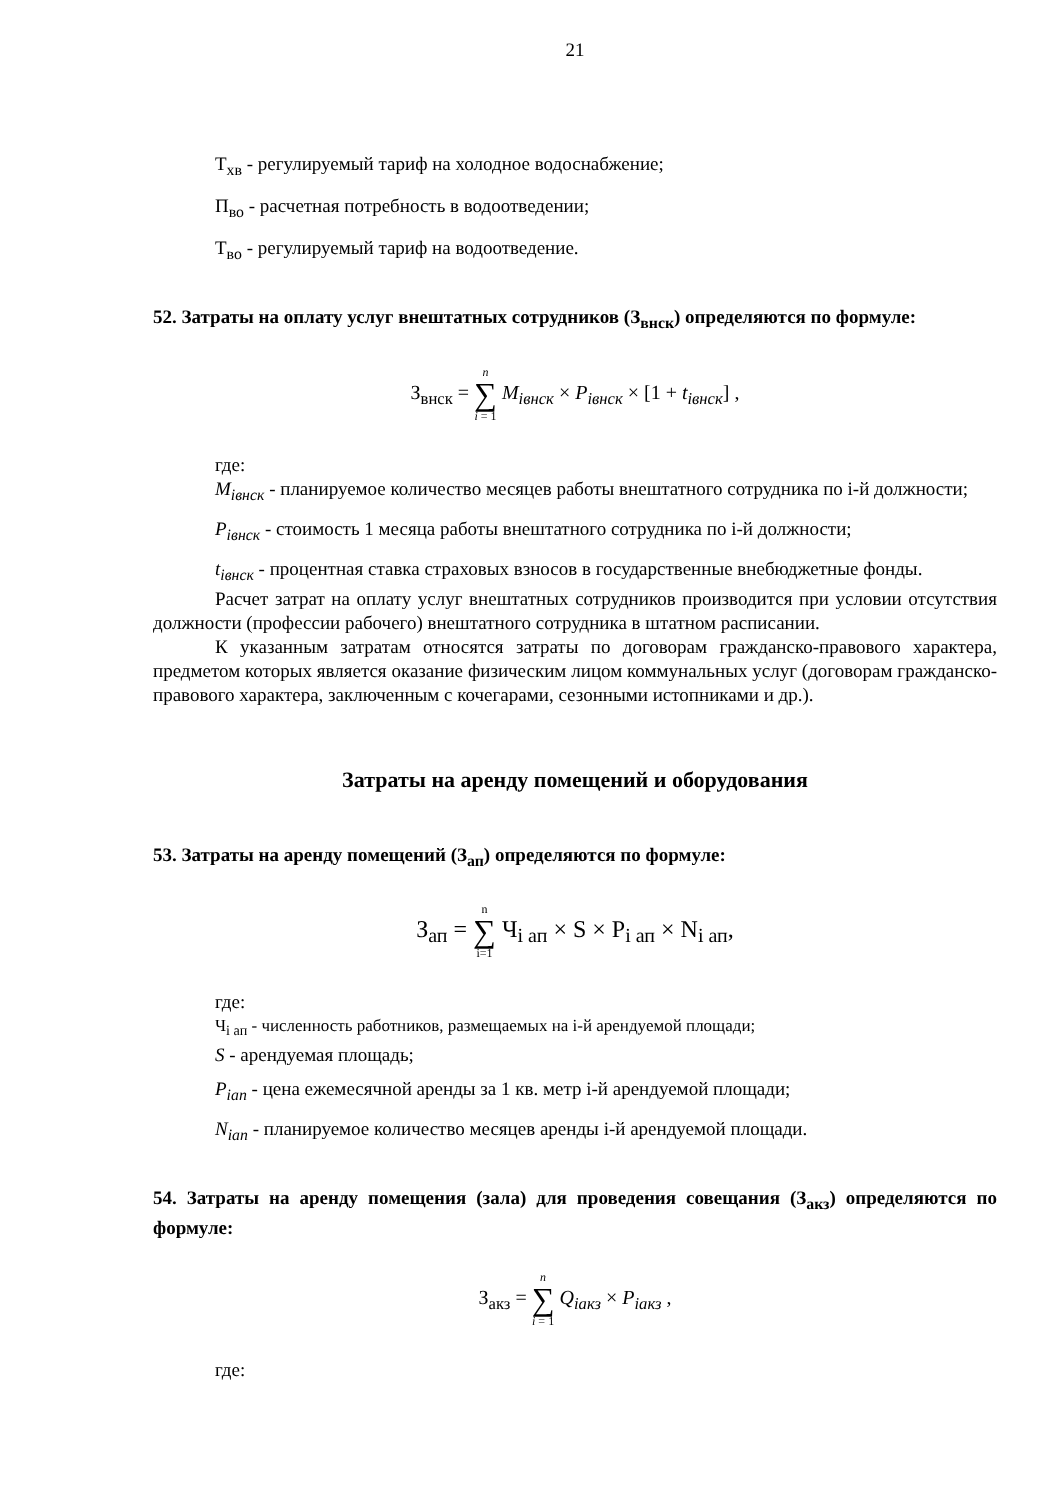21
Т<sub>хв</sub> - регулируемый тариф на холодное водоснабжение;
П<sub>во</sub> - расчетная потребность в водоотведении;
Т<sub>во</sub> - регулируемый тариф на водоотведение.
52. Затраты на оплату услуг внештатных сотрудников (З<sub>внск</sub>) определяются по формуле:
З<sub>внск</sub> = n ∑ i = 1 M<sub>iвнск</sub> × P<sub>iвнск</sub> × [1 + t<sub>iвнск</sub>] ,
где:
M<sub>iвнск</sub> - планируемое количество месяцев работы внештатного сотрудника по i-й должности;
P<sub>iвнск</sub> - стоимость 1 месяца работы внештатного сотрудника по i-й должности;
t<sub>iвнск</sub> - процентная ставка страховых взносов в государственные внебюджетные фонды.
Расчет затрат на оплату услуг внештатных сотрудников производится при условии отсутствия должности (профессии рабочего) внештатного сотрудника в штатном расписании.
К указанным затратам относятся затраты по договорам гражданско-правового характера, предметом которых является оказание физическим лицом коммунальных услуг (договорам гражданско-правового характера, заключенным с кочегарами, сезонными истопниками и др.).
Затраты на аренду помещений и оборудования
53. Затраты на аренду помещений (З<sub>ап</sub>) определяются по формуле:
З<sub>ап</sub> = n ∑ i=1 Ч<sub>i ап</sub> × S × P<sub>i ап</sub> × N<sub>i ап</sub>,
где:
Ч<sub>i ап</sub> - численность работников, размещаемых на i-й арендуемой площади;
S - арендуемая площадь;
P<sub>iап</sub> - цена ежемесячной аренды за 1 кв. метр i-й арендуемой площади;
N<sub>iап</sub> - планируемое количество месяцев аренды i-й арендуемой площади.
54. Затраты на аренду помещения (зала) для проведения совещания (З<sub>акз</sub>) определяются по формуле:
З<sub>акз</sub> = n ∑ i = 1 Q<sub>iакз</sub> × P<sub>iакз</sub> ,
где: